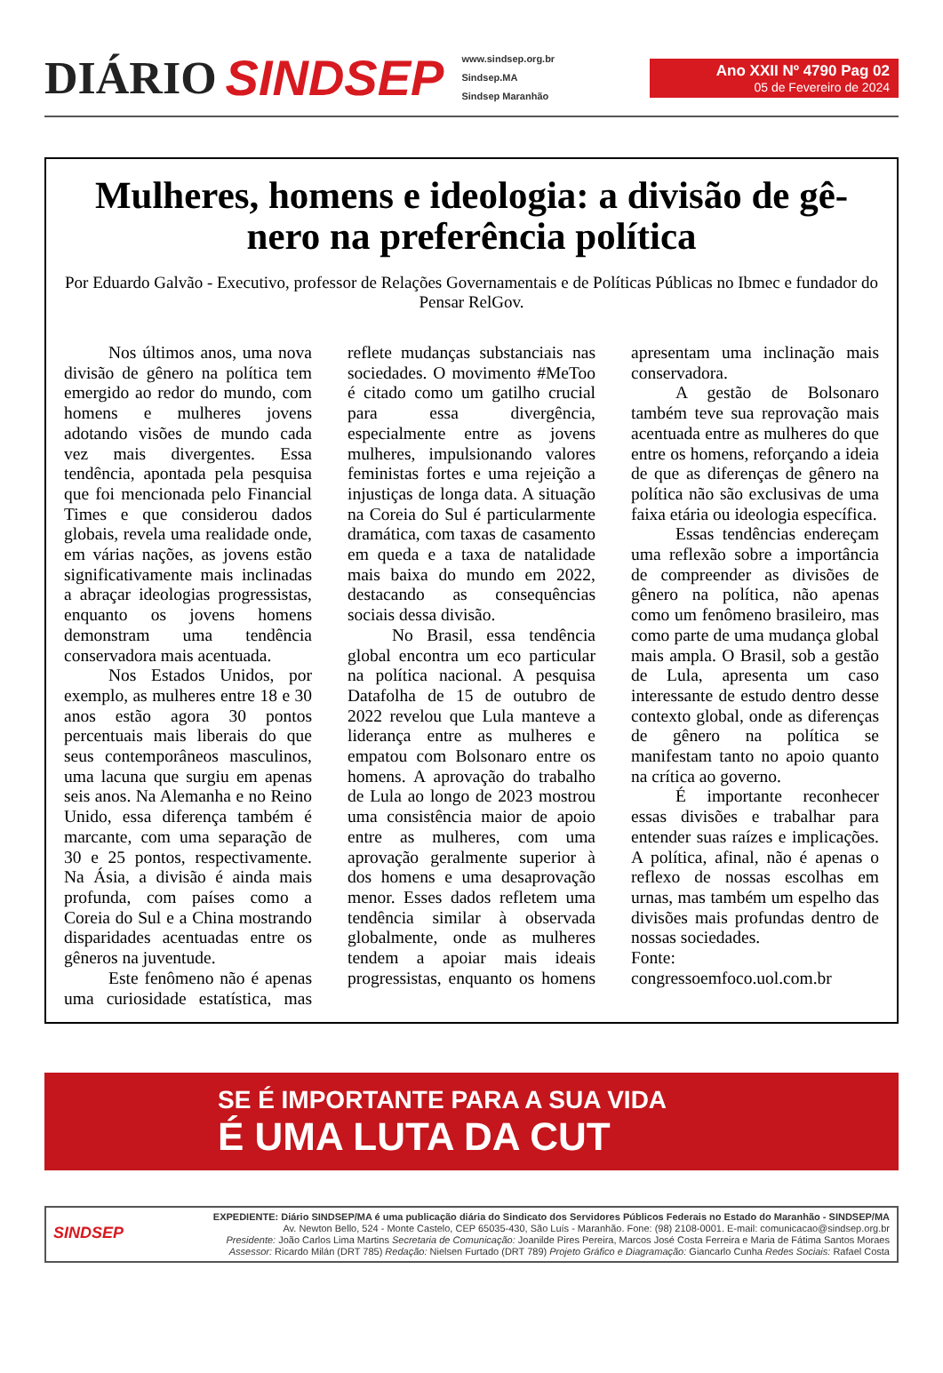DIÁRIO SINDSEP
www.sindsep.org.br
Sindsep.MA
Sindsep Maranhão
Ano XXII Nº 4790 Pag 02
05 de Fevereiro de 2024
Mulheres, homens e ideologia: a divisão de gê-nero na preferência política
Por Eduardo Galvão - Executivo, professor de Relações Governamentais e de Políticas Públicas no Ibmec e fundador do Pensar RelGov.
Nos últimos anos, uma nova divisão de gênero na política tem emergido ao redor do mundo, com homens e mulheres jovens adotando visões de mundo cada vez mais divergentes. Essa tendência, apontada pela pesquisa que foi mencionada pelo Financial Times e que considerou dados globais, revela uma realidade onde, em várias nações, as jovens estão significativamente mais inclinadas a abraçar ideologias progressistas, enquanto os jovens homens demonstram uma tendência conservadora mais acentuada.
Nos Estados Unidos, por exemplo, as mulheres entre 18 e 30 anos estão agora 30 pontos percentuais mais liberais do que seus contemporâneos masculinos, uma lacuna que surgiu em apenas seis anos. Na Alemanha e no Reino Unido, essa diferença também é marcante, com uma separação de 30 e 25 pontos, respectivamente. Na Ásia, a divisão é ainda mais profunda, com países como a Coreia do Sul e a China mostrando disparidades acentuadas entre os gêneros na juventude.
Este fenômeno não é apenas uma curiosidade estatística, mas reflete mudanças substanciais nas sociedades. O movimento #MeToo é citado como um gatilho crucial para essa divergência, especialmente entre as jovens mulheres, impulsionando valores feministas fortes e uma rejeição a injustiças de longa data. A situação na Coreia do Sul é particularmente dramática, com taxas de casamento em queda e a taxa de natalidade mais baixa do mundo em 2022, destacando as consequências sociais dessa divisão.
No Brasil, essa tendência global encontra um eco particular na política nacional. A pesquisa Datafolha de 15 de outubro de 2022 revelou que Lula manteve a liderança entre as mulheres e empatou com Bolsonaro entre os homens. A aprovação do trabalho de Lula ao longo de 2023 mostrou uma consistência maior de apoio entre as mulheres, com uma aprovação geralmente superior à dos homens e uma desaprovação menor. Esses dados refletem uma tendência similar à observada globalmente, onde as mulheres tendem a apoiar mais ideais progressistas, enquanto os homens apresentam uma inclinação mais conservadora.
A gestão de Bolsonaro também teve sua reprovação mais acentuada entre as mulheres do que entre os homens, reforçando a ideia de que as diferenças de gênero na política não são exclusivas de uma faixa etária ou ideologia específica.
Essas tendências endereçam uma reflexão sobre a importância de compreender as divisões de gênero na política, não apenas como um fenômeno brasileiro, mas como parte de uma mudança global mais ampla. O Brasil, sob a gestão de Lula, apresenta um caso interessante de estudo dentro desse contexto global, onde as diferenças de gênero na política se manifestam tanto no apoio quanto na crítica ao governo.
É importante reconhecer essas divisões e trabalhar para entender suas raízes e implicações. A política, afinal, não é apenas o reflexo de nossas escolhas em urnas, mas também um espelho das divisões mais profundas dentro de nossas sociedades.
Fonte: congressoemfoco.uol.com.br
SE É IMPORTANTE PARA A SUA VIDA
É UMA LUTA DA CUT
SINDSEP
EXPEDIENTE: Diário SINDSEP/MA é uma publicação diária do Sindicato dos Servidores Públicos Federais no Estado do Maranhão - SINDSEP/MA
Av. Newton Bello, 524 - Monte Castelo, CEP 65035-430, São Luís - Maranhão. Fone: (98) 2108-0001. E-mail: comunicacao@sindsep.org.br
Presidente: João Carlos Lima Martins Secretaria de Comunicação: Joanilde Pires Pereira, Marcos José Costa Ferreira e Maria de Fátima Santos Moraes
Assessor: Ricardo Milán (DRT 785) Redação: Nielsen Furtado (DRT 789) Projeto Gráfico e Diagramação: Giancarlo Cunha Redes Sociais: Rafael Costa